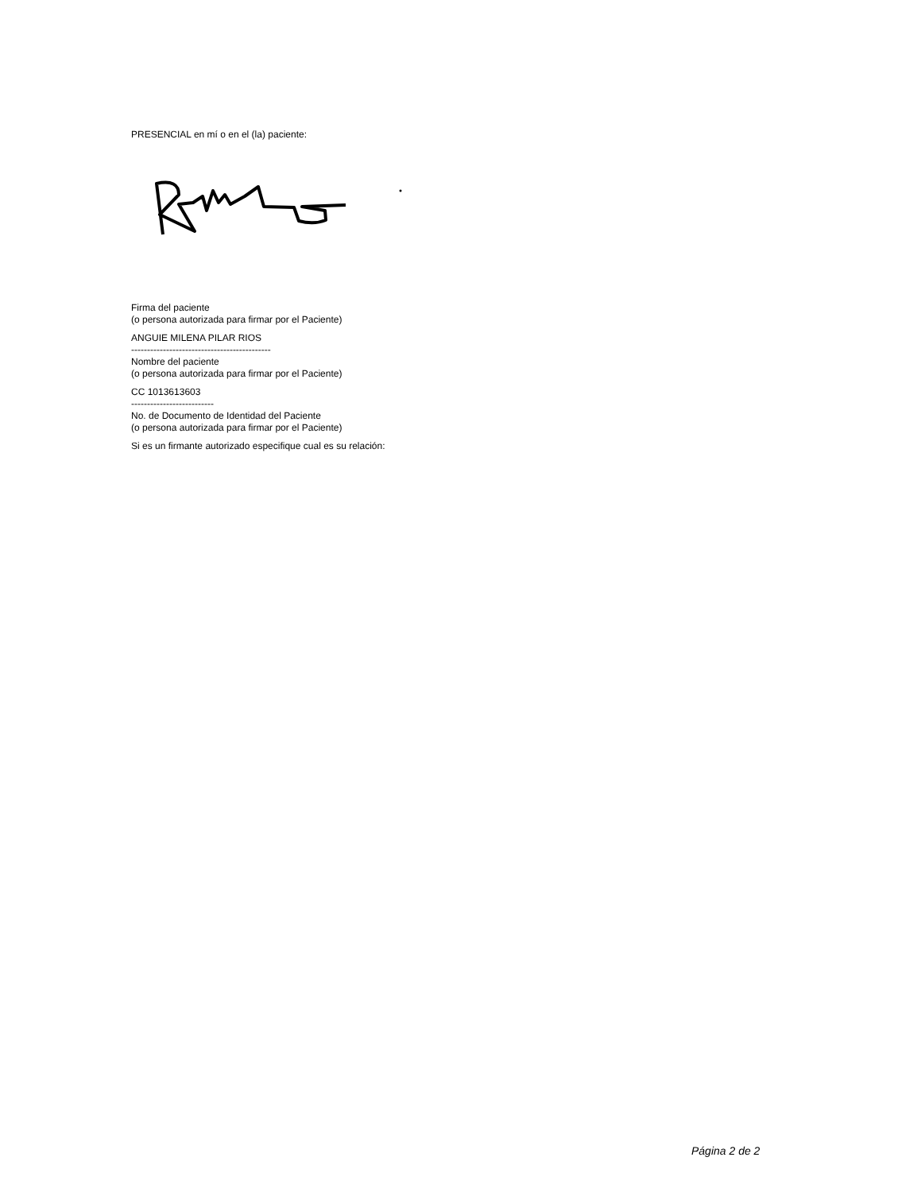PRESENCIAL en mí o en el (la) paciente:
Firma del paciente
(o persona autorizada para firmar por el Paciente)
ANGUIE MILENA PILAR RIOS
--------------------------------------------
Nombre del paciente
(o persona autorizada para firmar por el Paciente)
CC 1013613603
--------------------------
No. de Documento de Identidad del Paciente
(o persona autorizada para firmar por el Paciente)
Si es un firmante autorizado especifique cual es su relación:
Página 2 de 2